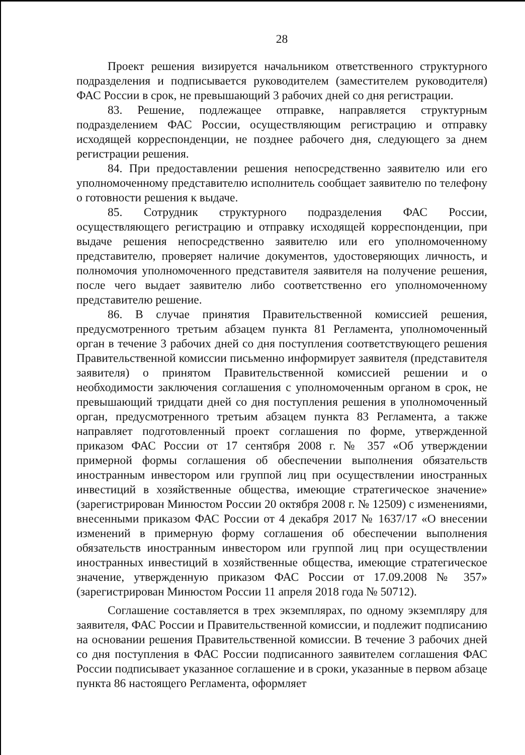28
Проект решения визируется начальником ответственного структурного подразделения и подписывается руководителем (заместителем руководителя) ФАС России в срок, не превышающий 3 рабочих дней со дня регистрации.
83. Решение, подлежащее отправке, направляется структурным подразделением ФАС России, осуществляющим регистрацию и отправку исходящей корреспонденции, не позднее рабочего дня, следующего за днем регистрации решения.
84. При предоставлении решения непосредственно заявителю или его уполномоченному представителю исполнитель сообщает заявителю по телефону о готовности решения к выдаче.
85. Сотрудник структурного подразделения ФАС России, осуществляющего регистрацию и отправку исходящей корреспонденции, при выдаче решения непосредственно заявителю или его уполномоченному представителю, проверяет наличие документов, удостоверяющих личность, и полномочия уполномоченного представителя заявителя на получение решения, после чего выдает заявителю либо соответственно его уполномоченному представителю решение.
86. В случае принятия Правительственной комиссией решения, предусмотренного третьим абзацем пункта 81 Регламента, уполномоченный орган в течение 3 рабочих дней со дня поступления соответствующего решения Правительственной комиссии письменно информирует заявителя (представителя заявителя) о принятом Правительственной комиссией решении и о необходимости заключения соглашения с уполномоченным органом в срок, не превышающий тридцати дней со дня поступления решения в уполномоченный орган, предусмотренного третьим абзацем пункта 83 Регламента, а также направляет подготовленный проект соглашения по форме, утвержденной приказом ФАС России от 17 сентября 2008 г. № 357 «Об утверждении примерной формы соглашения об обеспечении выполнения обязательств иностранным инвестором или группой лиц при осуществлении иностранных инвестиций в хозяйственные общества, имеющие стратегическое значение» (зарегистрирован Минюстом России 20 октября 2008 г. № 12509) с изменениями, внесенными приказом ФАС России от 4 декабря 2017 № 1637/17 «О внесении изменений в примерную форму соглашения об обеспечении выполнения обязательств иностранным инвестором или группой лиц при осуществлении иностранных инвестиций в хозяйственные общества, имеющие стратегическое значение, утвержденную приказом ФАС России от 17.09.2008 № 357» (зарегистрирован Минюстом России 11 апреля 2018 года № 50712).
Соглашение составляется в трех экземплярах, по одному экземпляру для заявителя, ФАС России и Правительственной комиссии, и подлежит подписанию на основании решения Правительственной комиссии. В течение 3 рабочих дней со дня поступления в ФАС России подписанного заявителем соглашения ФАС России подписывает указанное соглашение и в сроки, указанные в первом абзаце пункта 86 настоящего Регламента, оформляет